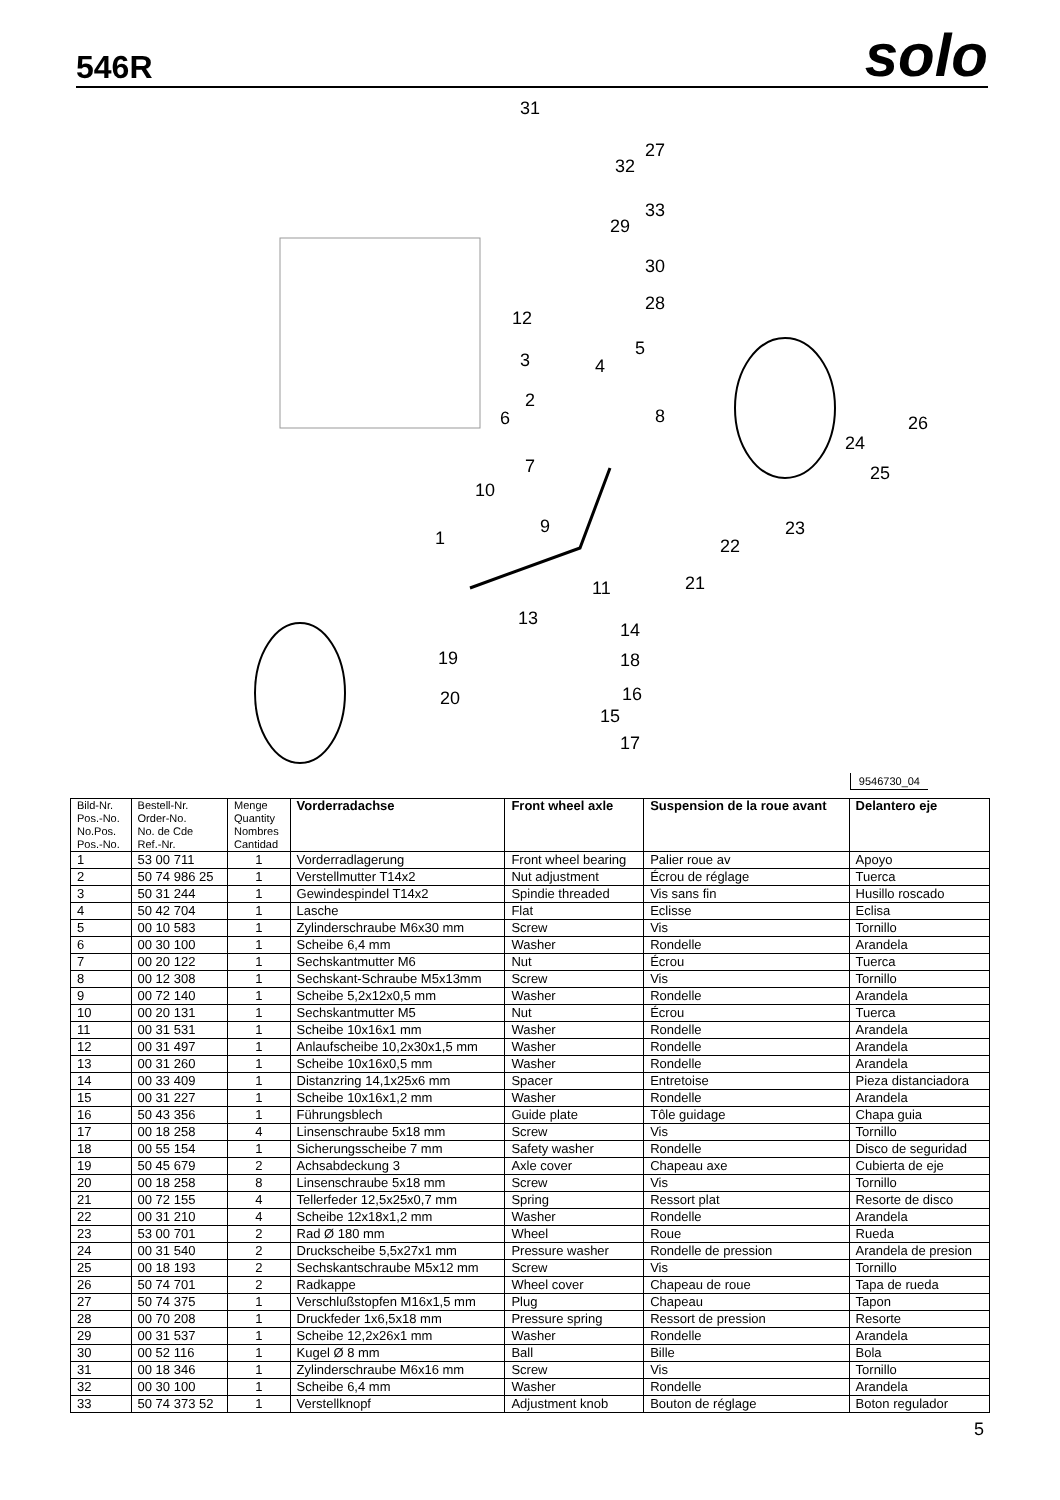546R
solo
31
27
32
33
29
30
28
12
5
3 4
2
8 6 26
24
7 25
10
9 23 1 22
21 11
13
14
19 18
20 16
15
17
9546730_04
| Bild-Nr. Pos.-No. No.Pos. Pos.-No. | Bestell-Nr. Order-No. No. de Cde Ref.-Nr. | Menge Quantity Nombres Cantidad | Vorderradachse | Front wheel axle | Suspension de la roue avant | Delantero eje |
| --- | --- | --- | --- | --- | --- | --- |
| 1 | 53 00 711 | 1 | Vorderradlagerung | Front wheel bearing | Palier roue av | Apoyo |
| 2 | 50 74 986 25 | 1 | Verstellmutter T14x2 | Nut adjustment | Écrou de réglage | Tuerca |
| 3 | 50 31 244 | 1 | Gewindespindel T14x2 | Spindie threaded | Vis sans fin | Husillo roscado |
| 4 | 50 42 704 | 1 | Lasche | Flat | Eclisse | Eclisa |
| 5 | 00 10 583 | 1 | Zylinderschraube M6x30 mm | Screw | Vis | Tornillo |
| 6 | 00 30 100 | 1 | Scheibe 6,4 mm | Washer | Rondelle | Arandela |
| 7 | 00 20 122 | 1 | Sechskantmutter M6 | Nut | Écrou | Tuerca |
| 8 | 00 12 308 | 1 | Sechskant-Schraube M5x13mm | Screw | Vis | Tornillo |
| 9 | 00 72 140 | 1 | Scheibe 5,2x12x0,5 mm | Washer | Rondelle | Arandela |
| 10 | 00 20 131 | 1 | Sechskantmutter M5 | Nut | Écrou | Tuerca |
| 11 | 00 31 531 | 1 | Scheibe 10x16x1 mm | Washer | Rondelle | Arandela |
| 12 | 00 31 497 | 1 | Anlaufscheibe 10,2x30x1,5 mm | Washer | Rondelle | Arandela |
| 13 | 00 31 260 | 1 | Scheibe 10x16x0,5 mm | Washer | Rondelle | Arandela |
| 14 | 00 33 409 | 1 | Distanzring 14,1x25x6 mm | Spacer | Entretoise | Pieza distanciadora |
| 15 | 00 31 227 | 1 | Scheibe 10x16x1,2 mm | Washer | Rondelle | Arandela |
| 16 | 50 43 356 | 1 | Führungsblech | Guide plate | Tôle guidage | Chapa guia |
| 17 | 00 18 258 | 4 | Linsenschraube 5x18 mm | Screw | Vis | Tornillo |
| 18 | 00 55 154 | 1 | Sicherungsscheibe 7 mm | Safety washer | Rondelle | Disco de seguridad |
| 19 | 50 45 679 | 2 | Achsabdeckung 3 | Axle cover | Chapeau axe | Cubierta de eje |
| 20 | 00 18 258 | 8 | Linsenschraube 5x18 mm | Screw | Vis | Tornillo |
| 21 | 00 72 155 | 4 | Tellerfeder 12,5x25x0,7 mm | Spring | Ressort plat | Resorte de disco |
| 22 | 00 31 210 | 4 | Scheibe 12x18x1,2 mm | Washer | Rondelle | Arandela |
| 23 | 53 00 701 | 2 | Rad Ø 180 mm | Wheel | Roue | Rueda |
| 24 | 00 31 540 | 2 | Druckscheibe 5,5x27x1 mm | Pressure washer | Rondelle de pression | Arandela de presion |
| 25 | 00 18 193 | 2 | Sechskantschraube M5x12 mm | Screw | Vis | Tornillo |
| 26 | 50 74 701 | 2 | Radkappe | Wheel cover | Chapeau de roue | Tapa de rueda |
| 27 | 50 74 375 | 1 | Verschlußstopfen M16x1,5 mm | Plug | Chapeau | Tapon |
| 28 | 00 70 208 | 1 | Druckfeder 1x6,5x18 mm | Pressure spring | Ressort de pression | Resorte |
| 29 | 00 31 537 | 1 | Scheibe 12,2x26x1 mm | Washer | Rondelle | Arandela |
| 30 | 00 52 116 | 1 | Kugel Ø 8 mm | Ball | Bille | Bola |
| 31 | 00 18 346 | 1 | Zylinderschraube M6x16 mm | Screw | Vis | Tornillo |
| 32 | 00 30 100 | 1 | Scheibe 6,4 mm | Washer | Rondelle | Arandela |
| 33 | 50 74 373 52 | 1 | Verstellknopf | Adjustment knob | Bouton de réglage | Boton regulador |
5